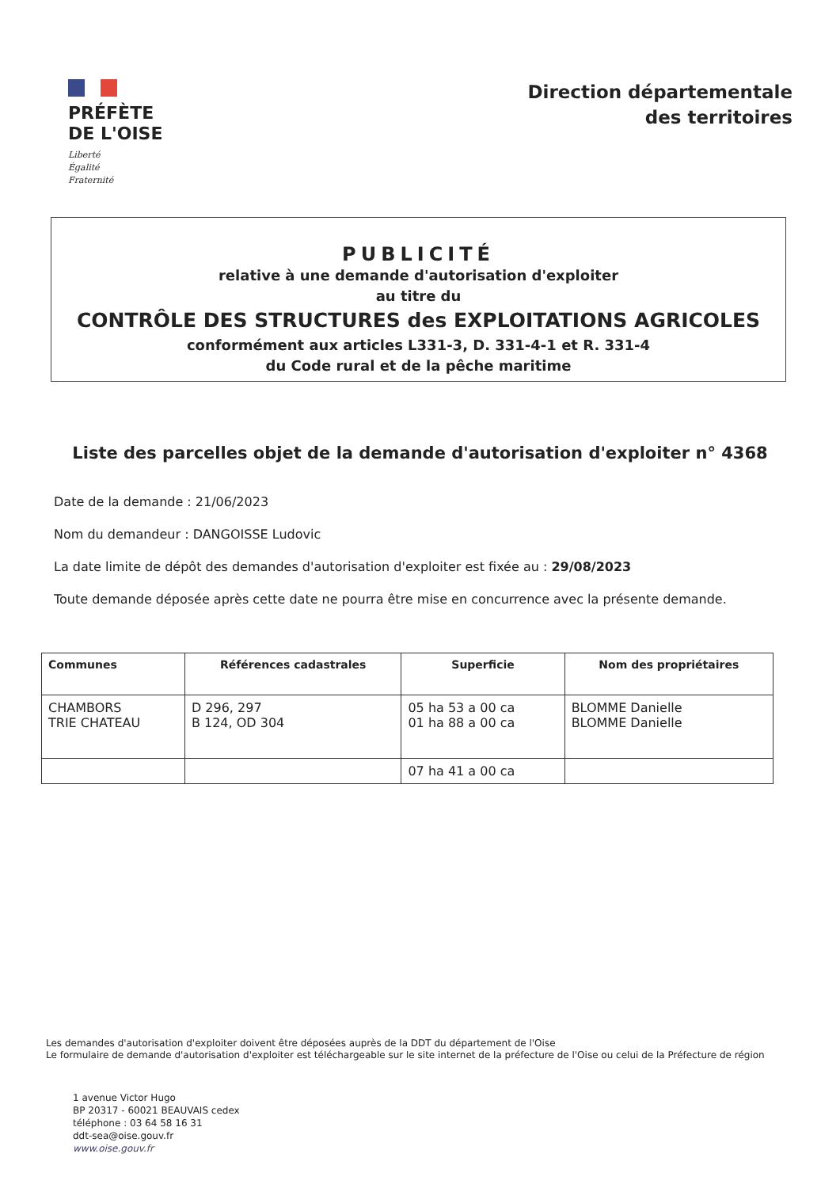PRÉFÈTE
DE L'OISE
Liberté
Égalité
Fraternité
Direction départementale
des territoires
PUBLICITÉ
relative à une demande d'autorisation d'exploiter
au titre du
CONTRÔLE DES STRUCTURES des EXPLOITATIONS AGRICOLES
conformément aux articles L331-3, D. 331-4-1 et R. 331-4
du Code rural et de la pêche maritime
Liste des parcelles objet de la demande d'autorisation d'exploiter n° 4368
Date de la demande : 21/06/2023
Nom du demandeur : DANGOISSE Ludovic
La date limite de dépôt des demandes d'autorisation d'exploiter est fixée au : 29/08/2023
Toute demande déposée après cette date ne pourra être mise en concurrence avec la présente demande.
| Communes | Références cadastrales | Superficie | Nom des propriétaires |
| --- | --- | --- | --- |
| CHAMBORS TRIE CHATEAU | D 296, 297 B 124, OD 304 | 05 ha 53 a 00 ca 01 ha 88 a 00 ca | BLOMME Danielle BLOMME Danielle |
| | | 07 ha 41 a 00 ca | |
Les demandes d'autorisation d'exploiter doivent être déposées auprès de la DDT du département de l'Oise
Le formulaire de demande d'autorisation d'exploiter est téléchargeable sur le site internet de la préfecture de l'Oise ou celui de la Préfecture de région
1 avenue Victor Hugo
BP 20317 - 60021 BEAUVAIS cedex
téléphone : 03 64 58 16 31
ddt-sea@oise.gouv.fr
www.oise.gouv.fr